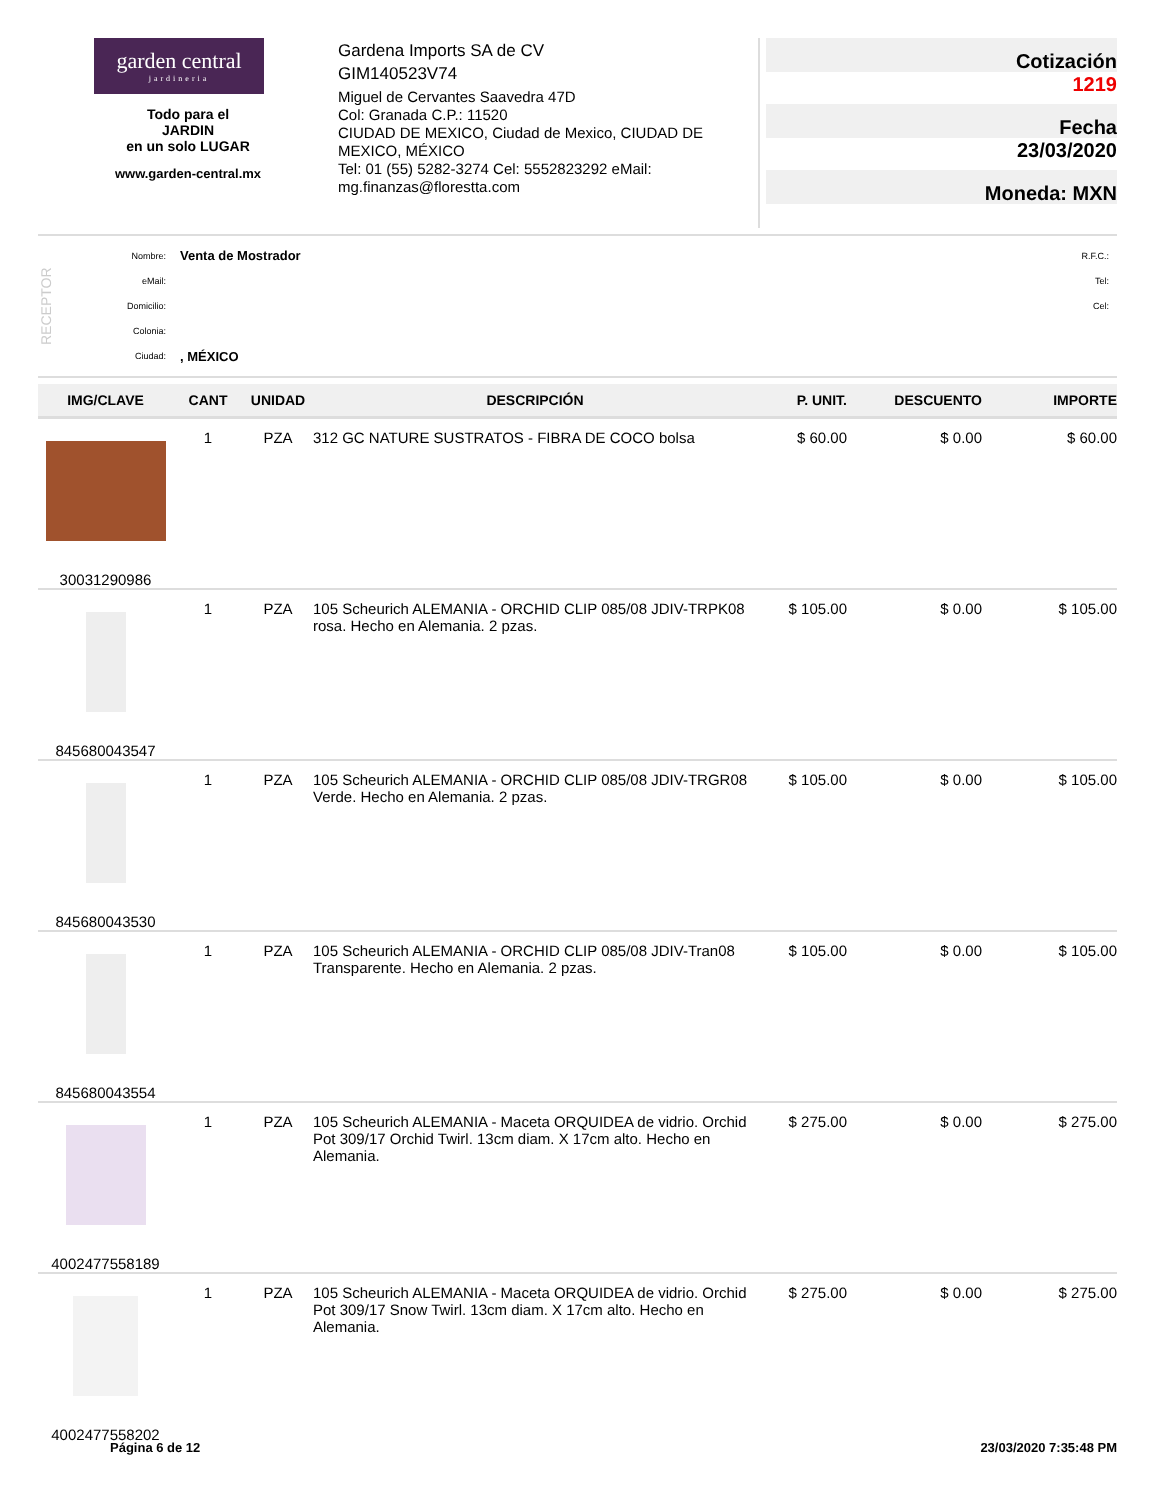garden central
jardineria
Todo para el
JARDIN
en un solo LUGAR
www.garden-central.mx
Gardena Imports SA de CV
GIM140523V74
Miguel de Cervantes Saavedra 47D
Col: Granada C.P.: 11520
CIUDAD DE MEXICO, Ciudad de Mexico, CIUDAD DE MEXICO, MÉXICO
Tel: 01 (55) 5282-3274 Cel: 5552823292 eMail: mg.finanzas@florestta.com
Cotización
1219
Fecha
23/03/2020
Moneda: MXN
RECEPTOR
| Nombre: | Venta de Mostrador | R.F.C.: |
| eMail: | | Tel: |
| Domicilio: | | Cel: |
| Colonia: | | |
| Ciudad: | , MÉXICO | |
| IMG/CLAVE | CANT | UNIDAD | DESCRIPCIÓN | P. UNIT. | DESCUENTO | IMPORTE |
| --- | --- | --- | --- | --- | --- | --- |
| 30031290986 | 1 | PZA | 312 GC NATURE SUSTRATOS - FIBRA DE COCO bolsa | $ 60.00 | $ 0.00 | $ 60.00 |
| 845680043547 | 1 | PZA | 105 Scheurich ALEMANIA - ORCHID CLIP 085/08 JDIV-TRPK08 rosa. Hecho en Alemania. 2 pzas. | $ 105.00 | $ 0.00 | $ 105.00 |
| 845680043530 | 1 | PZA | 105 Scheurich ALEMANIA - ORCHID CLIP 085/08 JDIV-TRGR08 Verde. Hecho en Alemania. 2 pzas. | $ 105.00 | $ 0.00 | $ 105.00 |
| 845680043554 | 1 | PZA | 105 Scheurich ALEMANIA - ORCHID CLIP 085/08 JDIV-Tran08 Transparente. Hecho en Alemania. 2 pzas. | $ 105.00 | $ 0.00 | $ 105.00 |
| 4002477558189 | 1 | PZA | 105 Scheurich ALEMANIA - Maceta ORQUIDEA de vidrio. Orchid Pot 309/17 Orchid Twirl. 13cm diam. X 17cm alto. Hecho en Alemania. | $ 275.00 | $ 0.00 | $ 275.00 |
| 4002477558202 | 1 | PZA | 105 Scheurich ALEMANIA - Maceta ORQUIDEA de vidrio. Orchid Pot 309/17 Snow Twirl. 13cm diam. X 17cm alto. Hecho en Alemania. | $ 275.00 | $ 0.00 | $ 275.00 |
Página 6 de 12 23/03/2020 7:35:48 PM